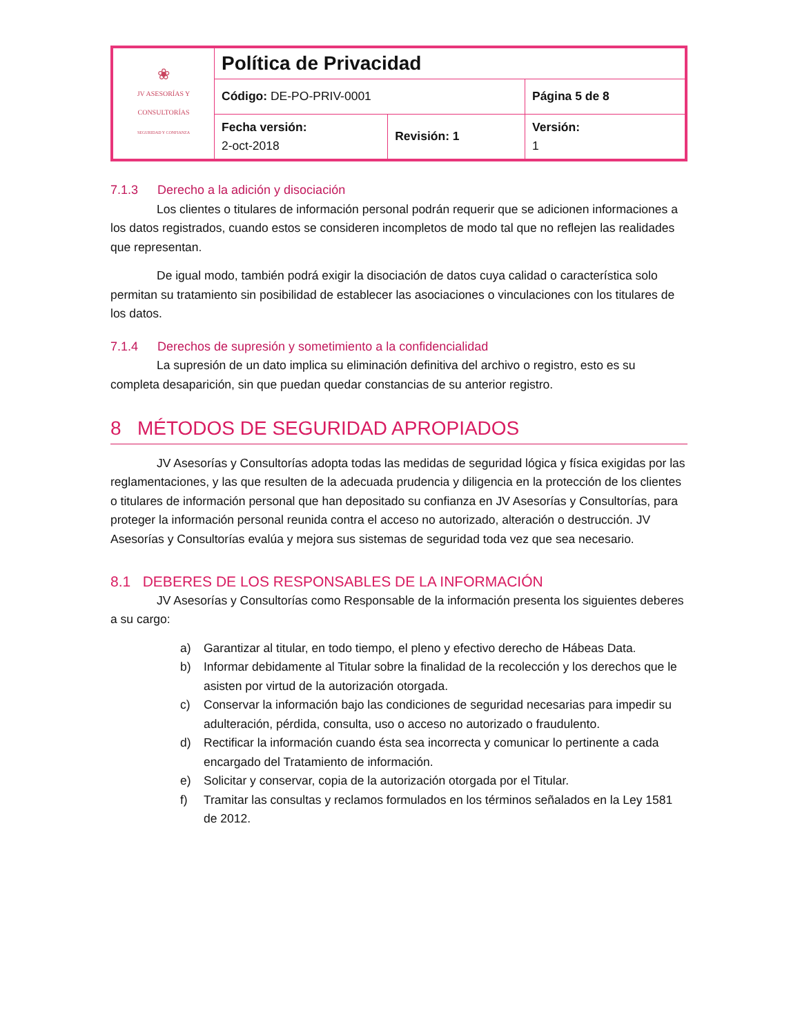| ❀ JV ASESORÍAS Y CONSULTORÍAS SEGURIDAD Y CONFIANZA | Política de Privacidad | | |
| | Código: DE-PO-PRIV-0001 | | Página 5 de 8 |
| | Fecha versión: 2-oct-2018 | Revisión: 1 | Versión: 1 |
7.1.3 Derecho a la adición y disociación
Los clientes o titulares de información personal podrán requerir que se adicionen informaciones a los datos registrados, cuando estos se consideren incompletos de modo tal que no reflejen las realidades que representan.
De igual modo, también podrá exigir la disociación de datos cuya calidad o característica solo permitan su tratamiento sin posibilidad de establecer las asociaciones o vinculaciones con los titulares de los datos.
7.1.4 Derechos de supresión y sometimiento a la confidencialidad
La supresión de un dato implica su eliminación definitiva del archivo o registro, esto es su completa desaparición, sin que puedan quedar constancias de su anterior registro.
8 MÉTODOS DE SEGURIDAD APROPIADOS
JV Asesorías y Consultorías adopta todas las medidas de seguridad lógica y física exigidas por las reglamentaciones, y las que resulten de la adecuada prudencia y diligencia en la protección de los clientes o titulares de información personal que han depositado su confianza en JV Asesorías y Consultorías, para proteger la información personal reunida contra el acceso no autorizado, alteración o destrucción. JV Asesorías y Consultorías evalúa y mejora sus sistemas de seguridad toda vez que sea necesario.
8.1 DEBERES DE LOS RESPONSABLES DE LA INFORMACIÓN
JV Asesorías y Consultorías como Responsable de la información presenta los siguientes deberes a su cargo:
a) Garantizar al titular, en todo tiempo, el pleno y efectivo derecho de Hábeas Data.
b) Informar debidamente al Titular sobre la finalidad de la recolección y los derechos que le asisten por virtud de la autorización otorgada.
c) Conservar la información bajo las condiciones de seguridad necesarias para impedir su adulteración, pérdida, consulta, uso o acceso no autorizado o fraudulento.
d) Rectificar la información cuando ésta sea incorrecta y comunicar lo pertinente a cada encargado del Tratamiento de información.
e) Solicitar y conservar, copia de la autorización otorgada por el Titular.
f) Tramitar las consultas y reclamos formulados en los términos señalados en la Ley 1581 de 2012.